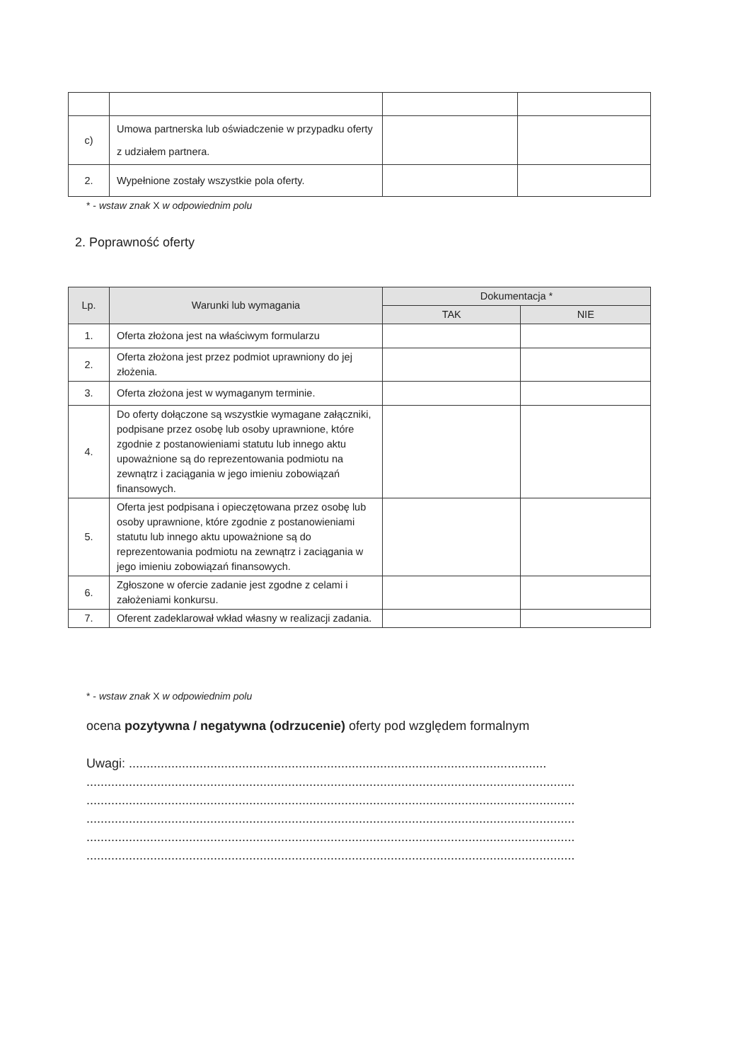| c) | Umowa partnerska lub oświadczenie w przypadku oferty z udziałem partnera. | | |
| 2. | Wypełnione zostały wszystkie pola oferty. | | |
* - wstaw znak X w odpowiednim polu
2. Poprawność oferty
| Lp. | Warunki lub wymagania | Dokumentacja * | |
| --- | --- | --- | --- |
| | | TAK | NIE |
| 1. | Oferta złożona jest na właściwym formularzu | | |
| 2. | Oferta złożona jest przez podmiot uprawniony do jej złożenia. | | |
| 3. | Oferta złożona jest w wymaganym terminie. | | |
| 4. | Do oferty dołączone są wszystkie wymagane załączniki, podpisane przez osobę lub osoby uprawnione, które zgodnie z postanowieniami statutu lub innego aktu upoważnione są do reprezentowania podmiotu na zewnątrz i zaciągania w jego imieniu zobowiązań finansowych. | | |
| 5. | Oferta jest podpisana i opieczętowana przez osobę lub osoby uprawnione, które zgodnie z postanowieniami statutu lub innego aktu upoważnione są do reprezentowania podmiotu na zewnątrz i zaciągania w jego imieniu zobowiązań finansowych. | | |
| 6. | Zgłoszone w ofercie zadanie jest zgodne z celami i założeniami konkursu. | | |
| 7. | Oferent zadeklarował wkład własny w realizacji zadania. | | |
* - wstaw znak X w odpowiednim polu
ocena pozytywna / negatywna (odrzucenie) oferty pod względem formalnym
Uwagi: ......................................................................................................................
..........................................................................................................................................
..........................................................................................................................................
..........................................................................................................................................
..........................................................................................................................................
..........................................................................................................................................